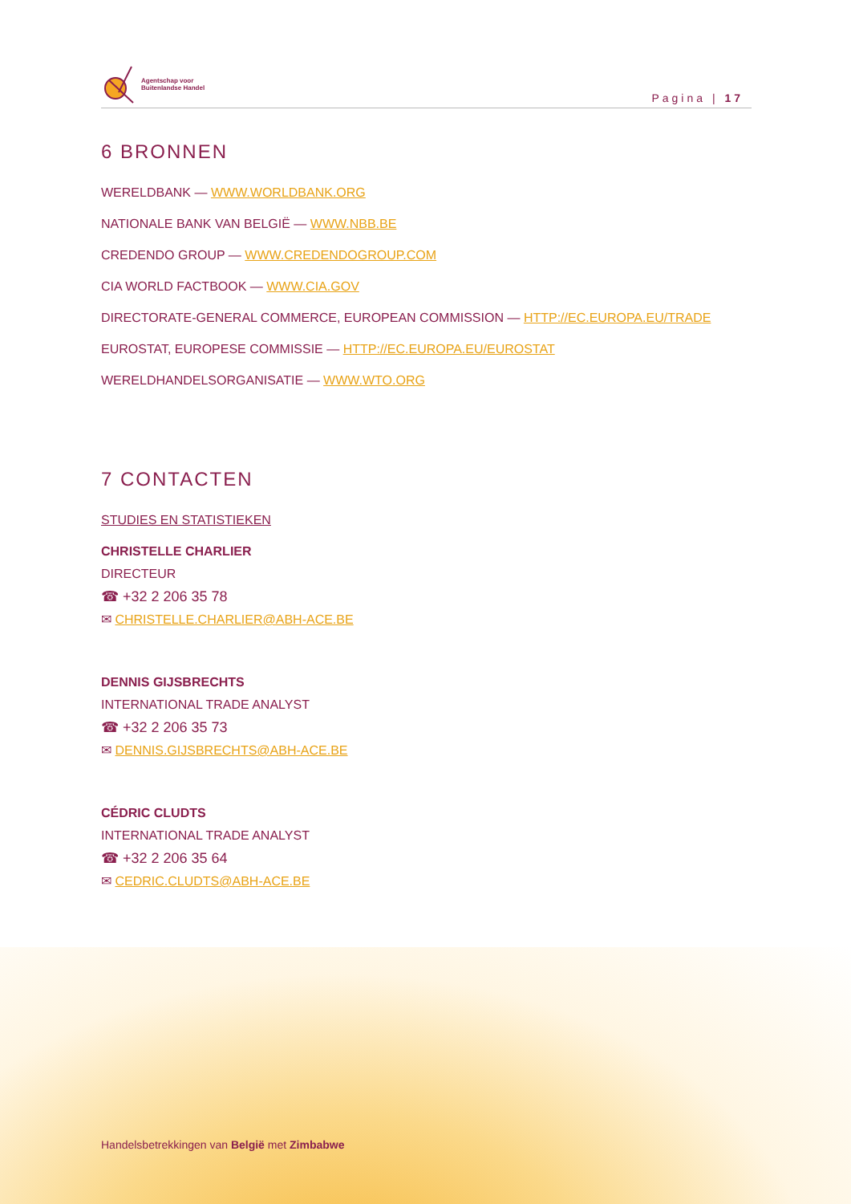Agentschap voor
Buitenlandse Handel
Pagina | 17
6 BRONNEN
WERELDBANK — WWW.WORLDBANK.ORG
NATIONALE BANK VAN BELGIË — WWW.NBB.BE
CREDENDO GROUP — WWW.CREDENDOGROUP.COM
CIA WORLD FACTBOOK — WWW.CIA.GOV
DIRECTORATE-GENERAL COMMERCE, EUROPEAN COMMISSION — HTTP://EC.EUROPA.EU/TRADE
EUROSTAT, EUROPESE COMMISSIE — HTTP://EC.EUROPA.EU/EUROSTAT
WERELDHANDELSORGANISATIE — WWW.WTO.ORG
7 CONTACTEN
STUDIES EN STATISTIEKEN
CHRISTELLE CHARLIER
DIRECTEUR
☎ +32 2 206 35 78
✉ CHRISTELLE.CHARLIER@ABH-ACE.BE
DENNIS GIJSBRECHTS
INTERNATIONAL TRADE ANALYST
☎ +32 2 206 35 73
✉ DENNIS.GIJSBRECHTS@ABH-ACE.BE
CÉDRIC CLUDTS
INTERNATIONAL TRADE ANALYST
☎ +32 2 206 35 64
✉ CEDRIC.CLUDTS@ABH-ACE.BE
Handelsbetrekkingen van België met Zimbabwe